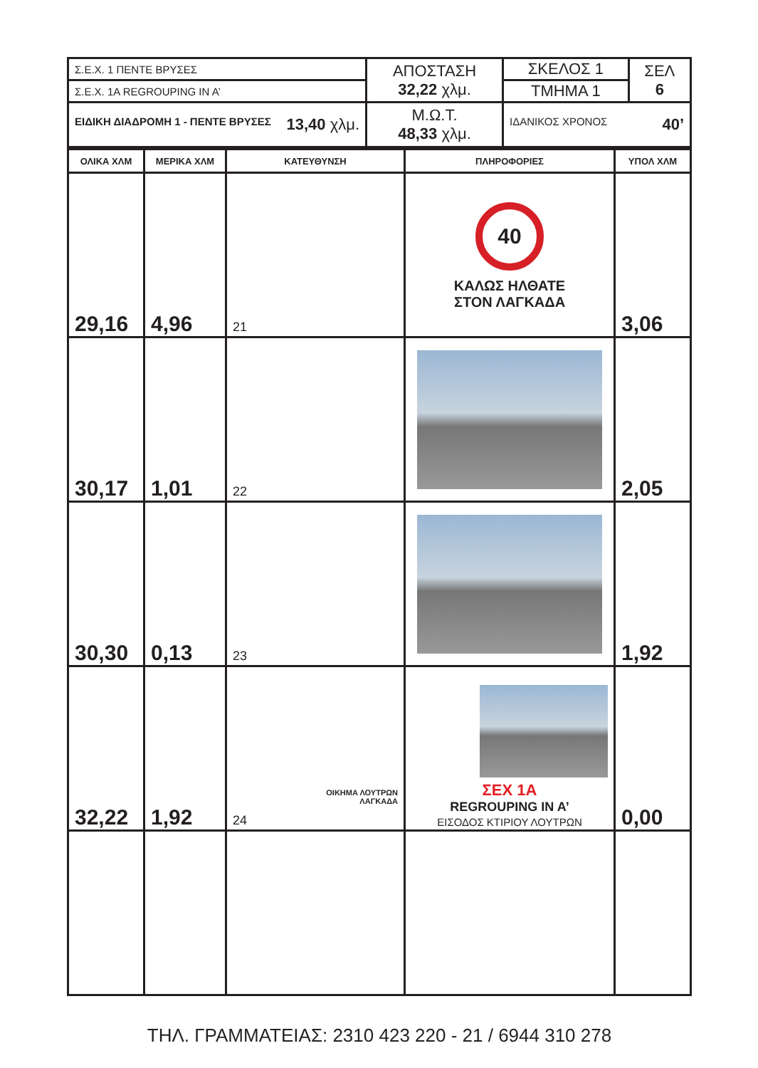| Σ.Ε.Χ. 1 ΠΕΝΤΕ ΒΡΥΣΕΣ | ΑΠΟΣΤΑΣΗ 32,22 χλμ. | ΣΚΕΛΟΣ 1 | ΣΕΛ 6 |
| Σ.Ε.Χ. 1Α REGROUPING IN A’ | | ΤΜΗΜΑ 1 | |
| ΕΙΔΙΚΗ ΔΙΑΔΡΟΜΗ 1 - ΠΕΝΤΕ ΒΡΥΣΕΣ 13,40 χλμ. | Μ.Ω.Τ. 48,33 χλμ. | ΙΔΑΝΙΚΟΣ ΧΡΟΝΟΣ 40’ | |
| ΟΛΙΚΑ ΧΛΜ | ΜΕΡΙΚΑ ΧΛΜ | ΚΑΤΕΥΘΥΝΣΗ | ΠΛΗΡΟΦΟΡΙΕΣ | ΥΠΟΛ ΧΛΜ |
| --- | --- | --- | --- | --- |
| 29,16 | 4,96 | 21 | 40 ΚΑΛΩΣ ΗΛΘΑΤΕ ΣΤΟΝ ΛΑΓΚΑΔΑ | 3,06 |
| 30,17 | 1,01 | 22 | | 2,05 |
| 30,30 | 0,13 | 23 | | 1,92 |
| 32,22 | 1,92 | ΟΙΚΗΜΑ ΛΟΥΤΡΩΝ ΛΑΓΚΑΔΑ 24 | ΣΕΧ 1Α REGROUPING IN A’ ΕΙΣΟΔΟΣ ΚΤΙΡΙΟΥ ΛΟΥΤΡΩΝ | 0,00 |
ΤΗΛ. ΓΡΑΜΜΑΤΕΙΑΣ: 2310 423 220 - 21 / 6944 310 278